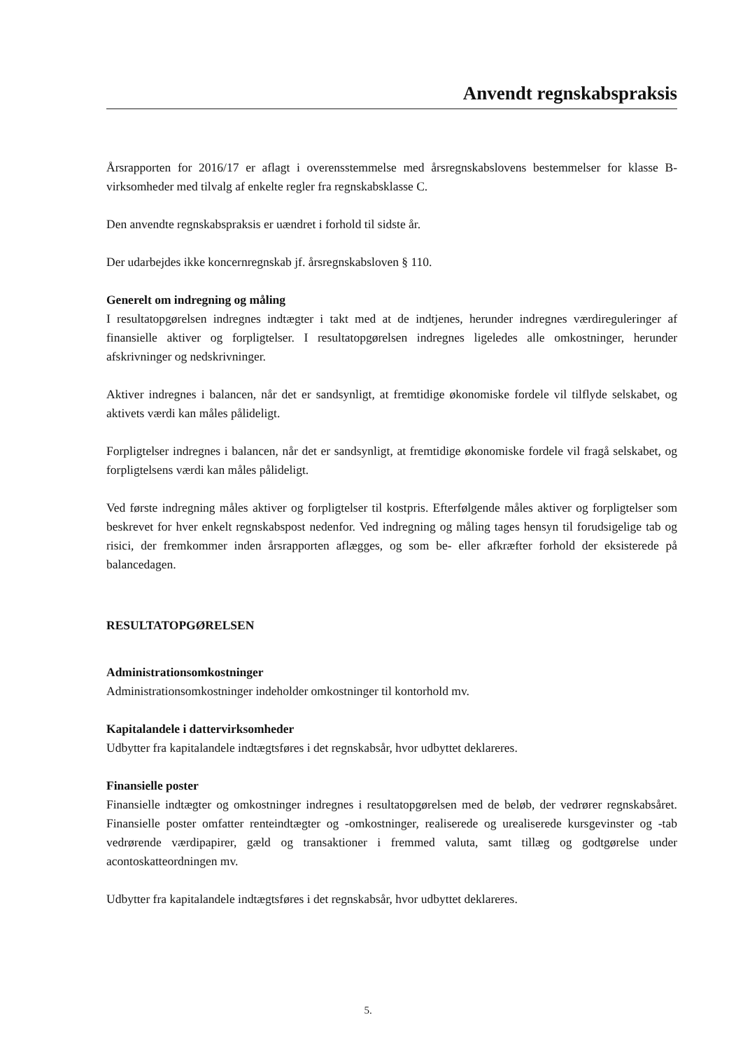Anvendt regnskabspraksis
Årsrapporten for 2016/17 er aflagt i overensstemmelse med årsregnskabslovens bestemmelser for klasse B-virksomheder med tilvalg af enkelte regler fra regnskabsklasse C.
Den anvendte regnskabspraksis er uændret i forhold til sidste år.
Der udarbejdes ikke koncernregnskab jf. årsregnskabsloven § 110.
Generelt om indregning og måling
I resultatopgørelsen indregnes indtægter i takt med at de indtjenes, herunder indregnes værdireguleringer af finansielle aktiver og forpligtelser. I resultatopgørelsen indregnes ligeledes alle omkostninger, herunder afskrivninger og nedskrivninger.
Aktiver indregnes i balancen, når det er sandsynligt, at fremtidige økonomiske fordele vil tilflyde selskabet, og aktivets værdi kan måles pålideligt.
Forpligtelser indregnes i balancen, når det er sandsynligt, at fremtidige økonomiske fordele vil fragå selskabet, og forpligtelsens værdi kan måles pålideligt.
Ved første indregning måles aktiver og forpligtelser til kostpris. Efterfølgende måles aktiver og forpligtelser som beskrevet for hver enkelt regnskabspost nedenfor. Ved indregning og måling tages hensyn til forudsigelige tab og risici, der fremkommer inden årsrapporten aflægges, og som be- eller afkræfter forhold der eksisterede på balancedagen.
RESULTATOPGØRELSEN
Administrationsomkostninger
Administrationsomkostninger indeholder omkostninger til kontorhold mv.
Kapitalandele i dattervirksomheder
Udbytter fra kapitalandele indtægtsføres i det regnskabsår, hvor udbyttet deklareres.
Finansielle poster
Finansielle indtægter og omkostninger indregnes i resultatopgørelsen med de beløb, der vedrører regnskabsåret. Finansielle poster omfatter renteindtægter og -omkostninger, realiserede og urealiserede kursgevinster og -tab vedrørende værdipapirer, gæld og transaktioner i fremmed valuta, samt tillæg og godtgørelse under acontoskatteordningen mv.
Udbytter fra kapitalandele indtægtsføres i det regnskabsår, hvor udbyttet deklareres.
5.